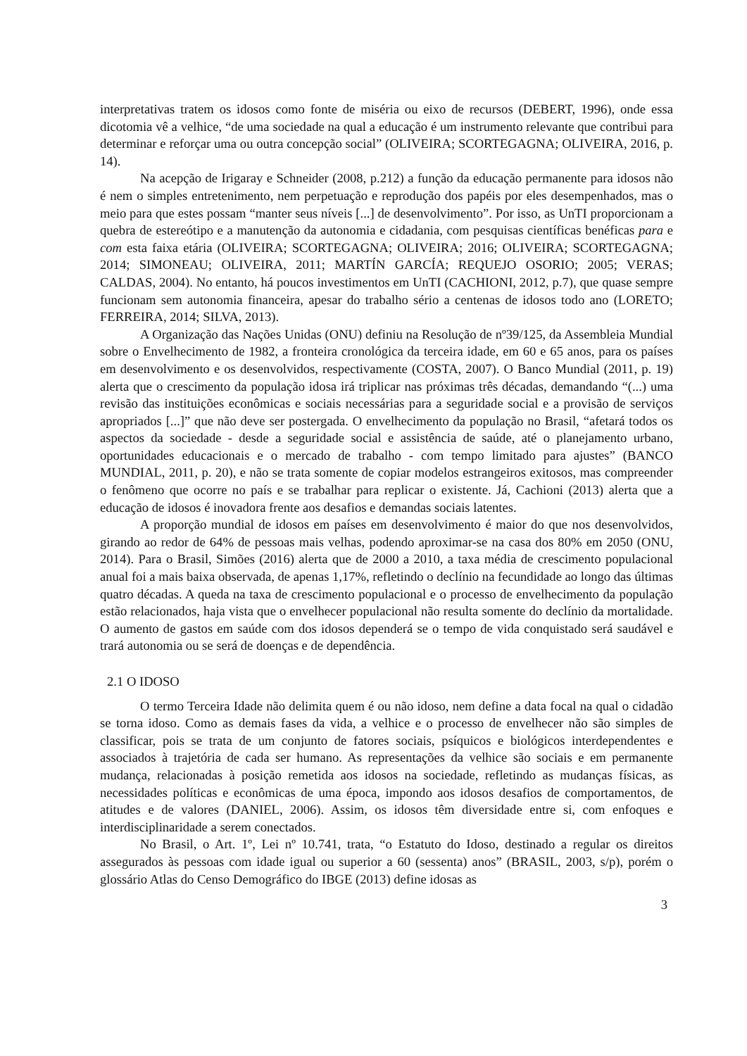interpretativas tratem os idosos como fonte de miséria ou eixo de recursos (DEBERT, 1996), onde essa dicotomia vê a velhice, “de uma sociedade na qual a educação é um instrumento relevante que contribui para determinar e reforçar uma ou outra concepção social” (OLIVEIRA; SCORTEGAGNA; OLIVEIRA, 2016, p. 14).
Na acepção de Irigaray e Schneider (2008, p.212) a função da educação permanente para idosos não é nem o simples entretenimento, nem perpetuação e reprodução dos papéis por eles desempenhados, mas o meio para que estes possam “manter seus níveis [...] de desenvolvimento”. Por isso, as UnTI proporcionam a quebra de estereótipo e a manutenção da autonomia e cidadania, com pesquisas científicas benéficas para e com esta faixa etária (OLIVEIRA; SCORTEGAGNA; OLIVEIRA; 2016; OLIVEIRA; SCORTEGAGNA; 2014; SIMONEAU; OLIVEIRA, 2011; MARTÍN GARCÍA; REQUEJO OSORIO; 2005; VERAS; CALDAS, 2004). No entanto, há poucos investimentos em UnTI (CACHIONI, 2012, p.7), que quase sempre funcionam sem autonomia financeira, apesar do trabalho sério a centenas de idosos todo ano (LORETO; FERREIRA, 2014; SILVA, 2013).
A Organização das Nações Unidas (ONU) definiu na Resolução de nº39/125, da Assembleia Mundial sobre o Envelhecimento de 1982, a fronteira cronológica da terceira idade, em 60 e 65 anos, para os países em desenvolvimento e os desenvolvidos, respectivamente (COSTA, 2007). O Banco Mundial (2011, p. 19) alerta que o crescimento da população idosa irá triplicar nas próximas três décadas, demandando “(...) uma revisão das instituições econômicas e sociais necessárias para a seguridade social e a provisão de serviços apropriados [...]” que não deve ser postergada. O envelhecimento da população no Brasil, “afetará todos os aspectos da sociedade - desde a seguridade social e assistência de saúde, até o planejamento urbano, oportunidades educacionais e o mercado de trabalho - com tempo limitado para ajustes” (BANCO MUNDIAL, 2011, p. 20), e não se trata somente de copiar modelos estrangeiros exitosos, mas compreender o fenômeno que ocorre no país e se trabalhar para replicar o existente. Já, Cachioni (2013) alerta que a educação de idosos é inovadora frente aos desafios e demandas sociais latentes.
A proporção mundial de idosos em países em desenvolvimento é maior do que nos desenvolvidos, girando ao redor de 64% de pessoas mais velhas, podendo aproximar-se na casa dos 80% em 2050 (ONU, 2014). Para o Brasil, Simões (2016) alerta que de 2000 a 2010, a taxa média de crescimento populacional anual foi a mais baixa observada, de apenas 1,17%, refletindo o declínio na fecundidade ao longo das últimas quatro décadas. A queda na taxa de crescimento populacional e o processo de envelhecimento da população estão relacionados, haja vista que o envelhecer populacional não resulta somente do declínio da mortalidade. O aumento de gastos em saúde com dos idosos dependerá se o tempo de vida conquistado será saudável e trará autonomia ou se será de doenças e de dependência.
2.1 O IDOSO
O termo Terceira Idade não delimita quem é ou não idoso, nem define a data focal na qual o cidadão se torna idoso. Como as demais fases da vida, a velhice e o processo de envelhecer não são simples de classificar, pois se trata de um conjunto de fatores sociais, psíquicos e biológicos interdependentes e associados à trajetória de cada ser humano. As representações da velhice são sociais e em permanente mudança, relacionadas à posição remetida aos idosos na sociedade, refletindo as mudanças físicas, as necessidades políticas e econômicas de uma época, impondo aos idosos desafios de comportamentos, de atitudes e de valores (DANIEL, 2006). Assim, os idosos têm diversidade entre si, com enfoques e interdisciplinaridade a serem conectados.
No Brasil, o Art. 1º, Lei nº 10.741, trata, “o Estatuto do Idoso, destinado a regular os direitos assegurados às pessoas com idade igual ou superior a 60 (sessenta) anos” (BRASIL, 2003, s/p), porém o glossário Atlas do Censo Demográfico do IBGE (2013) define idosas as
3